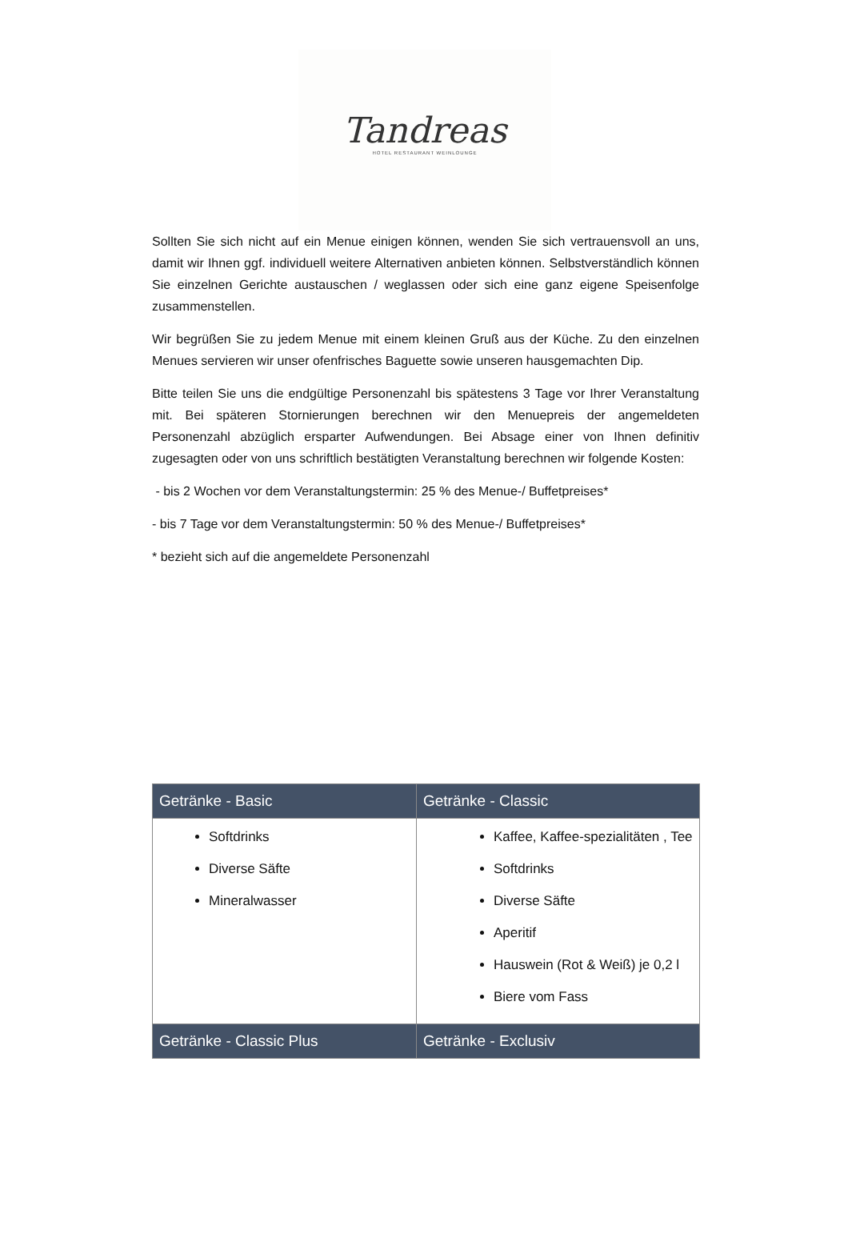Tandreas
HOTEL RESTAURANT WEINLOUNGE
Sollten Sie sich nicht auf ein Menue einigen können, wenden Sie sich vertrauensvoll an uns, damit wir Ihnen ggf. individuell weitere Alternativen anbieten können. Selbstverständlich können Sie einzelnen Gerichte austauschen / weglassen oder sich eine ganz eigene Speisenfolge zusammenstellen.
Wir begrüßen Sie zu jedem Menue mit einem kleinen Gruß aus der Küche. Zu den einzelnen Menues servieren wir unser ofenfrisches Baguette sowie unseren hausgemachten Dip.
Bitte teilen Sie uns die endgültige Personenzahl bis spätestens 3 Tage vor Ihrer Veranstaltung mit. Bei späteren Stornierungen berechnen wir den Menuepreis der angemeldeten Personenzahl abzüglich ersparter Aufwendungen. Bei Absage einer von Ihnen definitiv zugesagten oder von uns schriftlich bestätigten Veranstaltung berechnen wir folgende Kosten:
- bis 2 Wochen vor dem Veranstaltungstermin: 25 % des Menue-/ Buffetpreises*
- bis 7 Tage vor dem Veranstaltungstermin: 50 % des Menue-/ Buffetpreises*
* bezieht sich auf die angemeldete Personenzahl
| Getränke - Basic | Getränke - Classic |
| --- | --- |
| Softdrinks Diverse Säfte Mineralwasser | Kaffee, Kaffee-spezialitäten , Tee Softdrinks Diverse Säfte Aperitif Hauswein (Rot & Weiß) je 0,2 l Biere vom Fass |
| Getränke - Classic Plus | Getränke - Exclusiv |